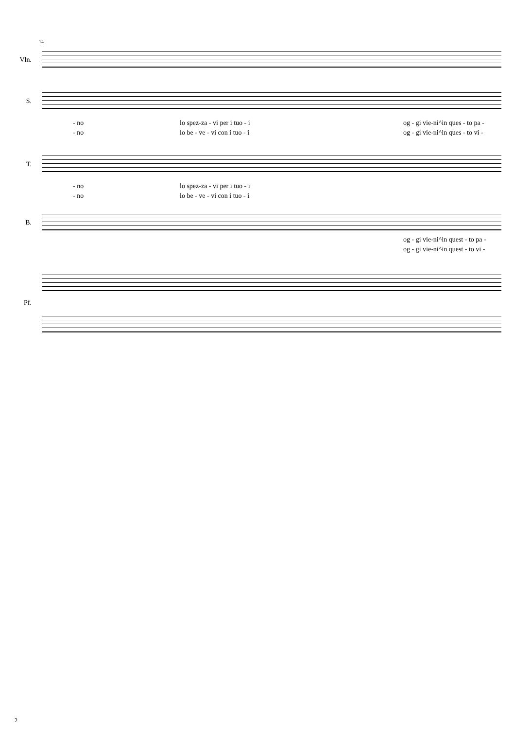14
Vln.
S.
- no lo spez-za - vi per i tuo - i og - gi vie-ni^in ques - to pa -
- no lo be - ve - vi con i tuo - i og - gi vie-ni^in ques - to vi -
T.
- no lo spez-za - vi per i tuo - i
- no lo be - ve - vi con i tuo - i
B.
og - gi vie-ni^in quest - to pa -
og - gi vie-ni^in quest - to vi -
Pf.
2